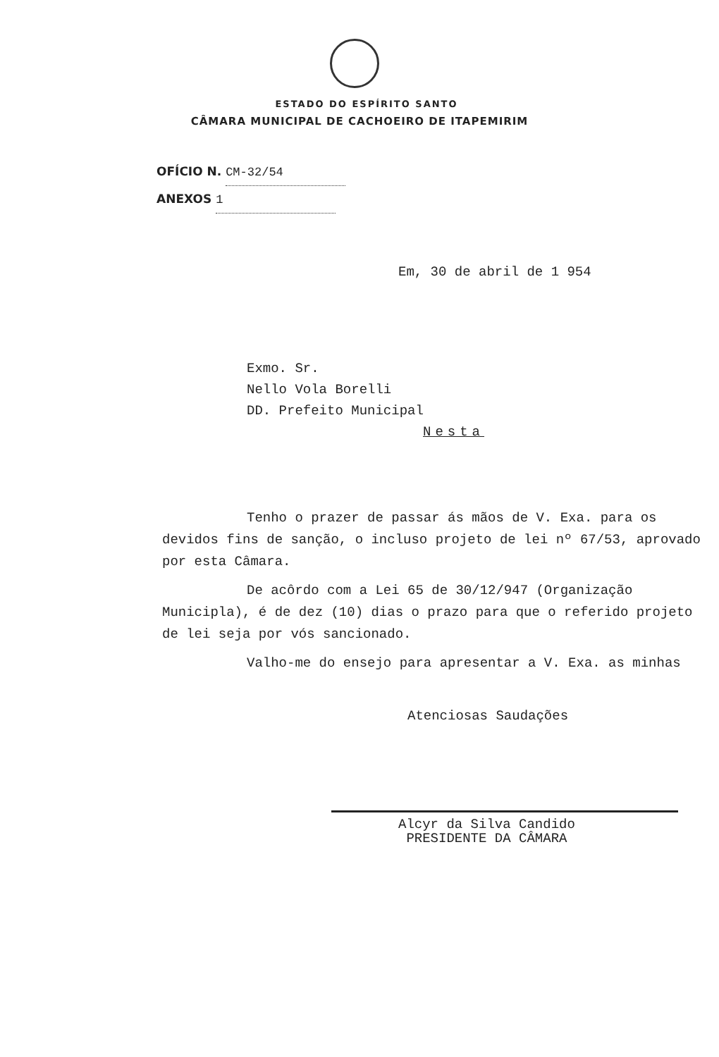ESTADO DO ESPÍRITO SANTO
CÂMARA MUNICIPAL DE CACHOEIRO DE ITAPEMIRIM
OFÍCIO N. CM-32/54
ANEXOS 1
Em, 30 de abril de 1 954
Exmo. Sr.
Nello Vola Borelli
DD. Prefeito Municipal
Nesta
Tenho o prazer de passar ás mãos de V. Exa. para os devidos fins de sanção, o incluso projeto de lei nº 67/53, aprovado por esta Câmara.
De acôrdo com a Lei 65 de 30/12/947 (Organização Municipla), é de dez (10) dias o prazo para que o referido projeto de lei seja por vós sancionado.
Valho-me do ensejo para apresentar a V. Exa. as minhas
Atenciosas Saudações
Alcyr da Silva Candido
PRESIDENTE DA CÂMARA